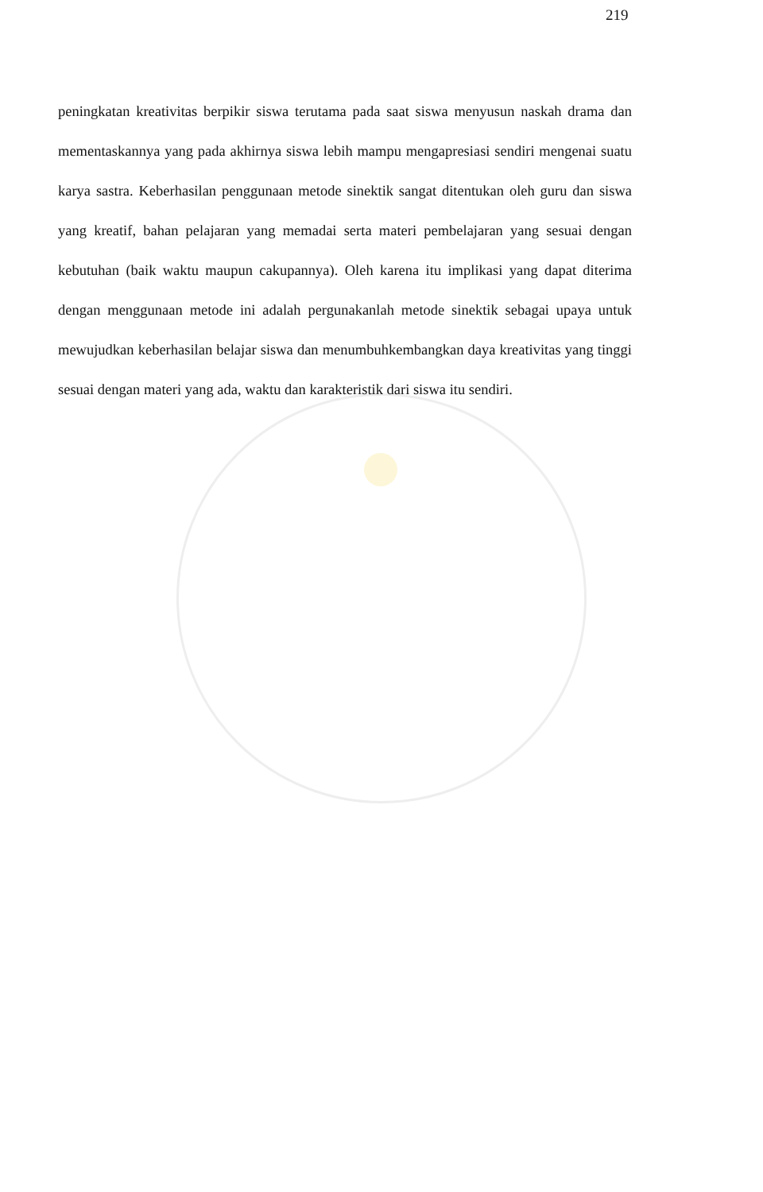219
peningkatan kreativitas berpikir siswa terutama pada saat siswa menyusun naskah drama dan mementaskannya yang pada akhirnya siswa lebih mampu mengapresiasi sendiri mengenai suatu karya sastra. Keberhasilan penggunaan metode sinektik sangat ditentukan oleh guru dan siswa yang kreatif, bahan pelajaran yang memadai serta materi pembelajaran yang sesuai dengan kebutuhan (baik waktu maupun cakupannya). Oleh karena itu implikasi yang dapat diterima dengan menggunaan metode ini adalah pergunakanlah metode sinektik sebagai upaya untuk mewujudkan keberhasilan belajar siswa dan menumbuhkembangkan daya kreativitas yang tinggi sesuai dengan materi yang ada, waktu dan karakteristik dari siswa itu sendiri.